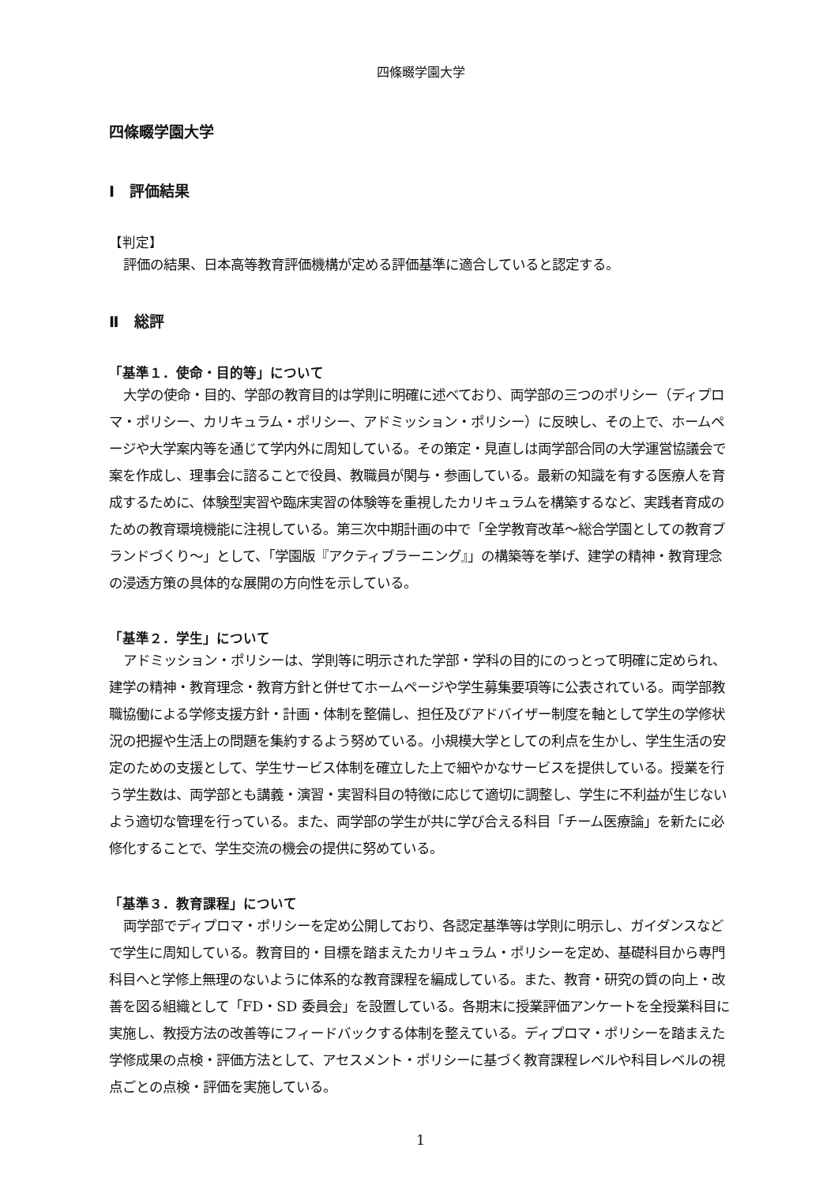四條畷学園大学
四條畷学園大学
Ⅰ　評価結果
【判定】
評価の結果、日本高等教育評価機構が定める評価基準に適合していると認定する。
Ⅱ　総評
「基準１．使命・目的等」について
大学の使命・目的、学部の教育目的は学則に明確に述べており、両学部の三つのポリシー（ディプロマ・ポリシー、カリキュラム・ポリシー、アドミッション・ポリシー）に反映し、その上で、ホームページや大学案内等を通じて学内外に周知している。その策定・見直しは両学部合同の大学運営協議会で案を作成し、理事会に諮ることで役員、教職員が関与・参画している。最新の知識を有する医療人を育成するために、体験型実習や臨床実習の体験等を重視したカリキュラムを構築するなど、実践者育成のための教育環境機能に注視している。第三次中期計画の中で「全学教育改革～総合学園としての教育ブランドづくり～」として、「学園版『アクティブラーニング』」の構築等を挙げ、建学の精神・教育理念の浸透方策の具体的な展開の方向性を示している。
「基準２．学生」について
アドミッション・ポリシーは、学則等に明示された学部・学科の目的にのっとって明確に定められ、建学の精神・教育理念・教育方針と併せてホームページや学生募集要項等に公表されている。両学部教職協働による学修支援方針・計画・体制を整備し、担任及びアドバイザー制度を軸として学生の学修状況の把握や生活上の問題を集約するよう努めている。小規模大学としての利点を生かし、学生生活の安定のための支援として、学生サービス体制を確立した上で細やかなサービスを提供している。授業を行う学生数は、両学部とも講義・演習・実習科目の特徴に応じて適切に調整し、学生に不利益が生じないよう適切な管理を行っている。また、両学部の学生が共に学び合える科目「チーム医療論」を新たに必修化することで、学生交流の機会の提供に努めている。
「基準３．教育課程」について
両学部でディプロマ・ポリシーを定め公開しており、各認定基準等は学則に明示し、ガイダンスなどで学生に周知している。教育目的・目標を踏まえたカリキュラム・ポリシーを定め、基礎科目から専門科目へと学修上無理のないように体系的な教育課程を編成している。また、教育・研究の質の向上・改善を図る組織として「FD・SD 委員会」を設置している。各期末に授業評価アンケートを全授業科目に実施し、教授方法の改善等にフィードバックする体制を整えている。ディプロマ・ポリシーを踏まえた学修成果の点検・評価方法として、アセスメント・ポリシーに基づく教育課程レベルや科目レベルの視点ごとの点検・評価を実施している。
1